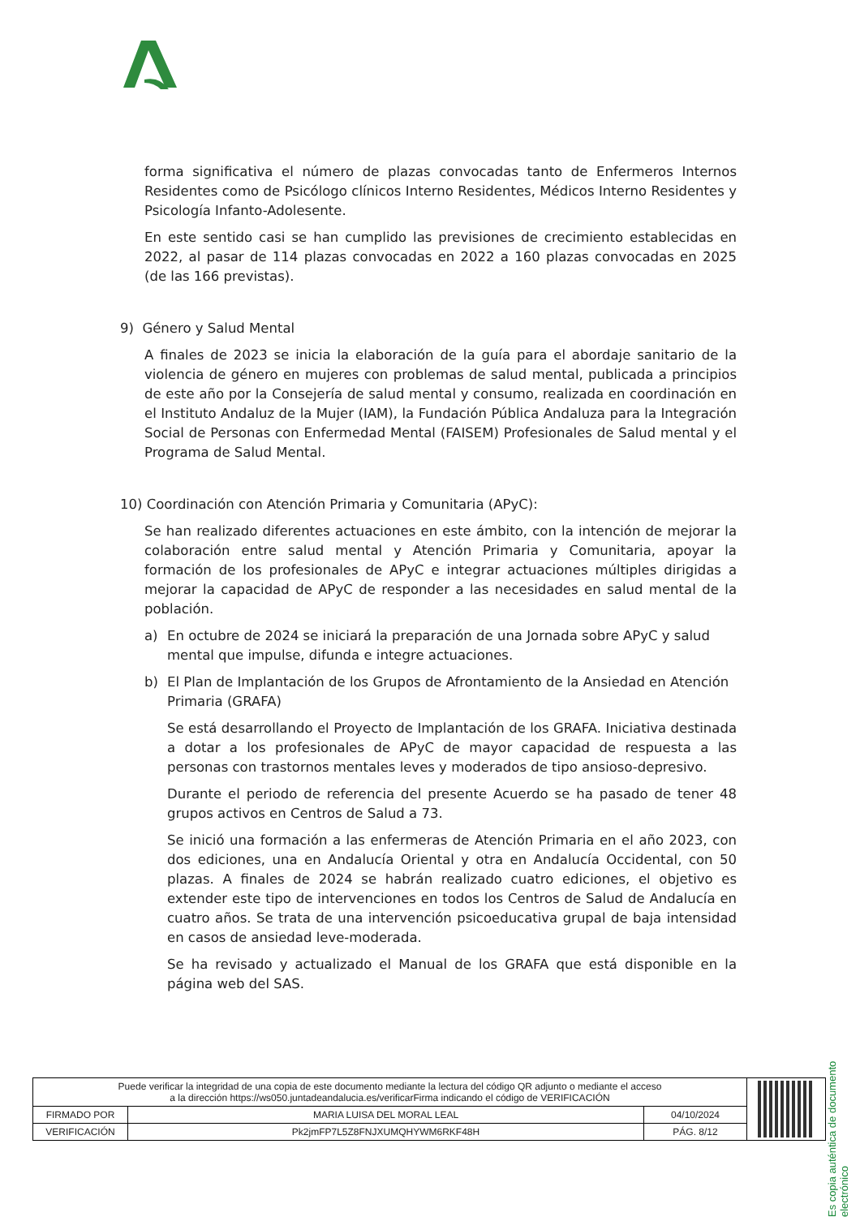forma significativa el número de plazas convocadas tanto de Enfermeros Internos Residentes como de Psicólogo clínicos Interno Residentes, Médicos Interno Residentes y Psicología Infanto-Adolesente.
En este sentido casi se han cumplido las previsiones de crecimiento establecidas en 2022, al pasar de 114 plazas convocadas en 2022 a 160 plazas convocadas en 2025 (de las 166 previstas).
9) Género y Salud Mental
A finales de 2023 se inicia la elaboración de la guía para el abordaje sanitario de la violencia de género en mujeres con problemas de salud mental, publicada a principios de este año por la Consejería de salud mental y consumo, realizada en coordinación en el Instituto Andaluz de la Mujer (IAM), la Fundación Pública Andaluza para la Integración Social de Personas con Enfermedad Mental (FAISEM) Profesionales de Salud mental y el Programa de Salud Mental.
10) Coordinación con Atención Primaria y Comunitaria (APyC):
Se han realizado diferentes actuaciones en este ámbito, con la intención de mejorar la colaboración entre salud mental y Atención Primaria y Comunitaria, apoyar la formación de los profesionales de APyC e integrar actuaciones múltiples dirigidas a mejorar la capacidad de APyC de responder a las necesidades en salud mental de la población.
a) En octubre de 2024 se iniciará la preparación de una Jornada sobre APyC y salud mental que impulse, difunda e integre actuaciones.
b) El Plan de Implantación de los Grupos de Afrontamiento de la Ansiedad en Atención Primaria (GRAFA)
Se está desarrollando el Proyecto de Implantación de los GRAFA. Iniciativa destinada a dotar a los profesionales de APyC de mayor capacidad de respuesta a las personas con trastornos mentales leves y moderados de tipo ansioso-depresivo.
Durante el periodo de referencia del presente Acuerdo se ha pasado de tener 48 grupos activos en Centros de Salud a 73.
Se inició una formación a las enfermeras de Atención Primaria en el año 2023, con dos ediciones, una en Andalucía Oriental y otra en Andalucía Occidental, con 50 plazas. A finales de 2024 se habrán realizado cuatro ediciones, el objetivo es extender este tipo de intervenciones en todos los Centros de Salud de Andalucía en cuatro años. Se trata de una intervención psicoeducativa grupal de baja intensidad en casos de ansiedad leve-moderada.
Se ha revisado y actualizado el Manual de los GRAFA que está disponible en la página web del SAS.
Es copia auténtica de documento electrónico
| Puede verificar la integridad de una copia de este documento mediante la lectura del código QR adjunto o mediante el acceso a la dirección https://ws050.juntadeandalucia.es/verificarFirma indicando el código de VERIFICACIÓN | | | |
| FIRMADO POR | MARIA LUISA DEL MORAL LEAL | 04/10/2024 | |
| VERIFICACIÓN | Pk2jmFP7L5Z8FNJXUMQHYWM6RKF48H | PÁG. 8/12 | |